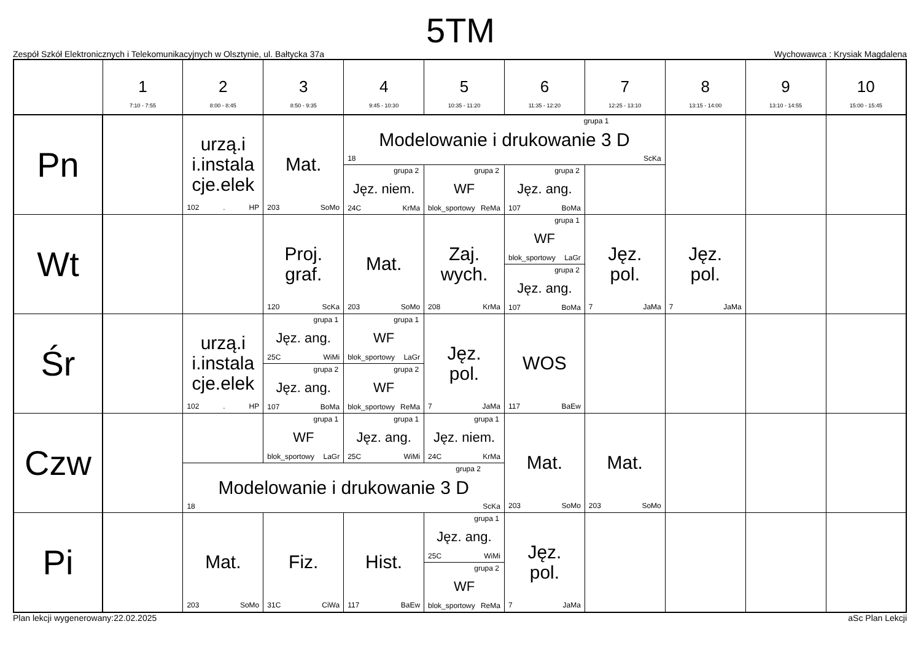5TM
Zespół Szkół Elektronicznych i Telekomunikacyjnych w Olsztynie, ul. Bałtycka 37a Wychowawca : Krysiak Magdalena
| | 1 7:10 - 7:55 | 2 8:00 - 8:45 | 3 8:50 - 9:35 | 4 9:45 - 10:30 | 5 10:35 - 11:20 | 6 11:35 - 12:20 | 7 12:25 - 13:10 | 8 13:15 - 14:00 | 9 13:10 - 14:55 | 10 15:00 - 15:45 |
| --- | --- | --- | --- | --- | --- | --- | --- | --- | --- | --- |
| Pn | | urzą.i i.instala cje.elek 102 . HP | Mat. 203 SoMo | grupa 1 Modelowanie i drukowanie 3 D 18 ScKa | | | | | | |
| | | | | grupa 2 Jęz. niem. 24C KrMa | grupa 2 WF blok_sportowy ReMa | grupa 2 Jęz. ang. 107 BoMa | | | | |
| Wt | | | Proj. graf. 120 ScKa | Mat. 203 SoMo | Zaj. wych. 208 KrMa | grupa 1 WF blok_sportowy LaGr | Jęz. pol. 7 JaMa | Jęz. pol. 7 JaMa | | |
| | | | | | | grupa 2 Jęz. ang. 107 BoMa | | | | |
| Śr | | urzą.i i.instala cje.elek 102 . HP | grupa 1 Jęz. ang. 25C WiMi | grupa 1 WF blok_sportowy LaGr | Jęz. pol. 7 JaMa | WOS 117 BaEw | | | | |
| | | | grupa 2 Jęz. ang. 107 BoMa | grupa 2 WF blok_sportowy ReMa | | | | | | |
| Czw | | | grupa 1 WF blok_sportowy LaGr | grupa 1 Jęz. ang. 25C WiMi | grupa 1 Jęz. niem. 24C KrMa | Mat. 203 SoMo | Mat. 203 SoMo | | | |
| | | grupa 2 Modelowanie i drukowanie 3 D 18 ScKa | | | | | | | | |
| Pi | | Mat. 203 SoMo | Fiz. 31C CiWa | Hist. 117 BaEw | grupa 1 Jęz. ang. 25C WiMi | Jęz. pol. 7 JaMa | | | | |
| | | | | | grupa 2 WF blok_sportowy ReMa | | | | | |
Plan lekcji wygenerowany:22.02.2025 aSc Plan Lekcji